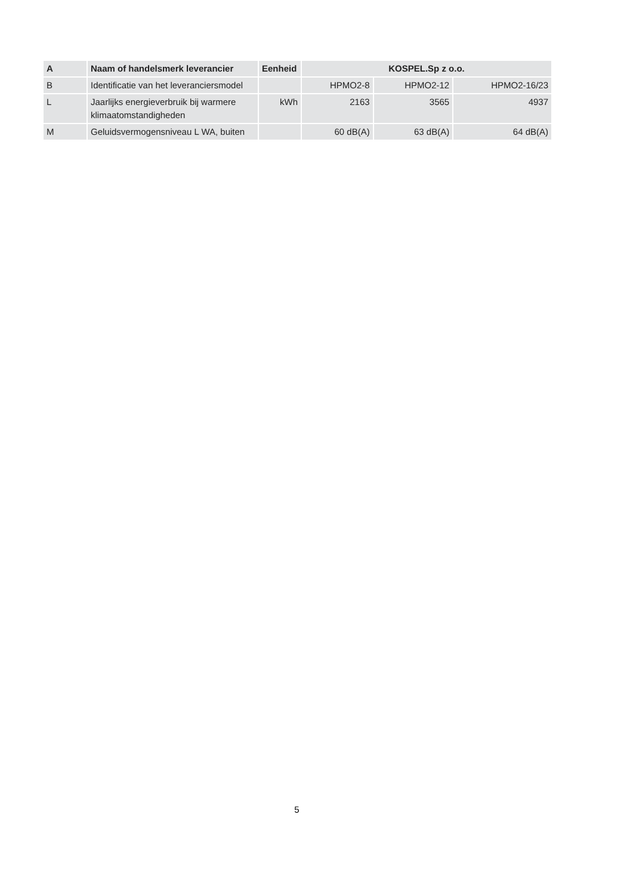| A | Naam of handelsmerk leverancier | Eenheid | KOSPEL.Sp z o.o. | | |
| --- | --- | --- | --- | --- | --- |
| B | Identificatie van het leveranciersmodel | | HPMO2-8 | HPMO2-12 | HPMO2-16/23 |
| L | Jaarlijks energieverbruik bij warmere klimaatomstandigheden | kWh | 2163 | 3565 | 4937 |
| M | Geluidsvermogensniveau L WA, buiten | | 60 dB(A) | 63 dB(A) | 64 dB(A) |
5